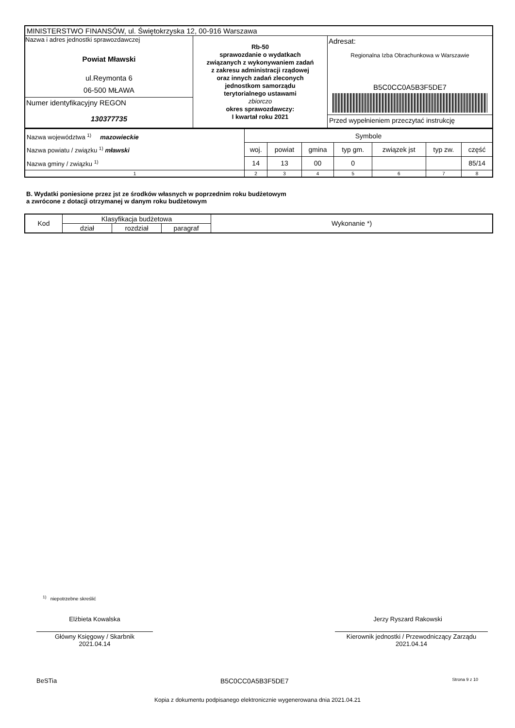| MINISTERSTWO FINANSÓW, ul. Świętokrzyska 12, 00-916 Warszawa | | |
| Nazwa i adres jednostki sprawozdawczej Powiat Mławski ul.Reymonta 6 06-500 MŁAWA Numer identyfikacyjny REGON 130377735 | Rb-50 sprawozdanie o wydatkach związanych z wykonywaniem zadań z zakresu administracji rządowej oraz innych zadań zleconych jednostkom samorządu terytorialnego ustawami zbiorczo okres sprawozdawczy: I kwartał roku 2021 | Adresat: Regionalna Izba Obrachunkowa w Warszawie B5C0CC0A5B3F5DE7 Przed wypełnieniem przeczytać instrukcję |
| Nazwa województwa <sup>1)</sup> mazowieckie Nazwa powiatu / związku <sup>1)</sup> mławski Nazwa gminy / związku <sup>1)</sup> | Symbole | | | | | | |
| | woj. | powiat | gmina | typ gm. | związek jst | typ zw. | część |
| | 14 | 13 | 00 | 0 | | | 85/14 |
| 1 | 2 | 3 | 4 | 5 | 6 | 7 | 8 |
B. Wydatki poniesione przez jst ze środków własnych w poprzednim roku budżetowym
a zwrócone z dotacji otrzymanej w danym roku budżetowym
| Kod | Klasyfikacja budżetowa | | | Wykonanie *) |
| --- | --- | --- | --- | --- |
| | dział | rozdział | paragraf | |
<sup>1)</sup> niepotrzebne skreślić
Elżbieta Kowalska
Główny Księgowy / Skarbnik
2021.04.14
Jerzy Ryszard Rakowski
Kierownik jednostki / Przewodniczący Zarządu
2021.04.14
BeSTia B5C0CC0A5B3F5DE7 Strona 9 z 10
Kopia z dokumentu podpisanego elektronicznie wygenerowana dnia 2021.04.21